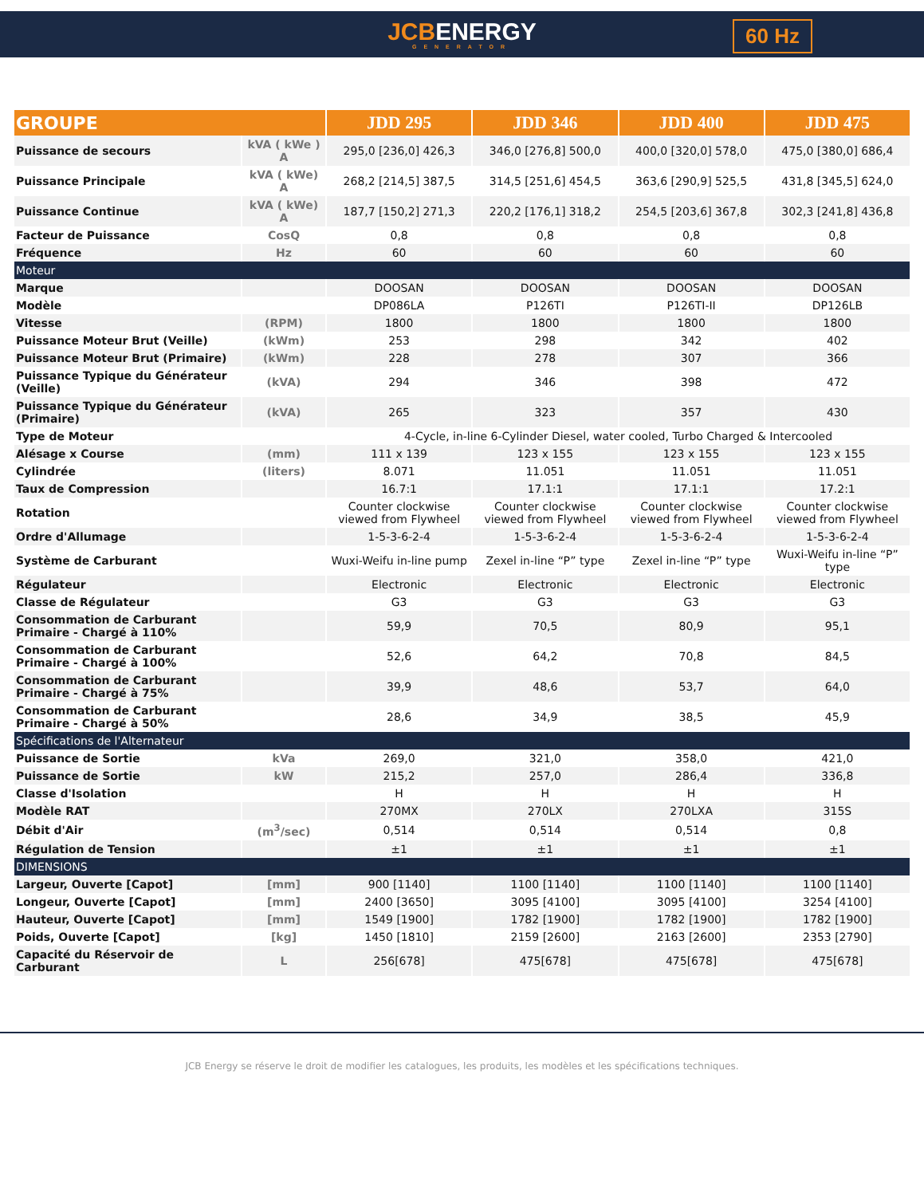JCBENERGY
GENERATOR
60 Hz
| GROUPE | | JDD 295 | JDD 346 | JDD 400 | JDD 475 |
| --- | --- | --- | --- | --- | --- |
| Puissance de secours | kVA ( kWe ) A | 295,0 [236,0] 426,3 | 346,0 [276,8] 500,0 | 400,0 [320,0] 578,0 | 475,0 [380,0] 686,4 |
| Puissance Principale | kVA ( kWe) A | 268,2 [214,5] 387,5 | 314,5 [251,6] 454,5 | 363,6 [290,9] 525,5 | 431,8 [345,5] 624,0 |
| Puissance Continue | kVA ( kWe) A | 187,7 [150,2] 271,3 | 220,2 [176,1] 318,2 | 254,5 [203,6] 367,8 | 302,3 [241,8] 436,8 |
| Facteur de Puissance | CosQ | 0,8 | 0,8 | 0,8 | 0,8 |
| Fréquence | Hz | 60 | 60 | 60 | 60 |
| Moteur | | | | | |
| Marque | | DOOSAN | DOOSAN | DOOSAN | DOOSAN |
| Modèle | | DP086LA | P126TI | P126TI-II | DP126LB |
| Vitesse | (RPM) | 1800 | 1800 | 1800 | 1800 |
| Puissance Moteur Brut (Veille) | (kWm) | 253 | 298 | 342 | 402 |
| Puissance Moteur Brut (Primaire) | (kWm) | 228 | 278 | 307 | 366 |
| Puissance Typique du Générateur (Veille) | (kVA) | 294 | 346 | 398 | 472 |
| Puissance Typique du Générateur (Primaire) | (kVA) | 265 | 323 | 357 | 430 |
| Type de Moteur | | 4-Cycle, in-line 6-Cylinder Diesel, water cooled, Turbo Charged & Intercooled | | | |
| Alésage x Course | (mm) | 111 x 139 | 123 x 155 | 123 x 155 | 123 x 155 |
| Cylindrée | (liters) | 8.071 | 11.051 | 11.051 | 11.051 |
| Taux de Compression | | 16.7:1 | 17.1:1 | 17.1:1 | 17.2:1 |
| Rotation | | Counter clockwise viewed from Flywheel | Counter clockwise viewed from Flywheel | Counter clockwise viewed from Flywheel | Counter clockwise viewed from Flywheel |
| Ordre d'Allumage | | 1-5-3-6-2-4 | 1-5-3-6-2-4 | 1-5-3-6-2-4 | 1-5-3-6-2-4 |
| Système de Carburant | | Wuxi-Weifu in-line pump | Zexel in-line “P” type | Zexel in-line “P” type | Wuxi-Weifu in-line “P” type |
| Régulateur | | Electronic | Electronic | Electronic | Electronic |
| Classe de Régulateur | | G3 | G3 | G3 | G3 |
| Consommation de Carburant Primaire - Chargé à 110% | | 59,9 | 70,5 | 80,9 | 95,1 |
| Consommation de Carburant Primaire - Chargé à 100% | | 52,6 | 64,2 | 70,8 | 84,5 |
| Consommation de Carburant Primaire - Chargé à 75% | | 39,9 | 48,6 | 53,7 | 64,0 |
| Consommation de Carburant Primaire - Chargé à 50% | | 28,6 | 34,9 | 38,5 | 45,9 |
| Spécifications de l'Alternateur | | | | | |
| Puissance de Sortie | kVa | 269,0 | 321,0 | 358,0 | 421,0 |
| Puissance de Sortie | kW | 215,2 | 257,0 | 286,4 | 336,8 |
| Classe d'Isolation | | H | H | H | H |
| Modèle RAT | | 270MX | 270LX | 270LXA | 315S |
| Débit d'Air | (m<sup>3</sup>/sec) | 0,514 | 0,514 | 0,514 | 0,8 |
| Régulation de Tension | | ±1 | ±1 | ±1 | ±1 |
| DIMENSIONS | | | | | |
| Largeur, Ouverte [Capot] | [mm] | 900 [1140] | 1100 [1140] | 1100 [1140] | 1100 [1140] |
| Longeur, Ouverte [Capot] | [mm] | 2400 [3650] | 3095 [4100] | 3095 [4100] | 3254 [4100] |
| Hauteur, Ouverte [Capot] | [mm] | 1549 [1900] | 1782 [1900] | 1782 [1900] | 1782 [1900] |
| Poids, Ouverte [Capot] | [kg] | 1450 [1810] | 2159 [2600] | 2163 [2600] | 2353 [2790] |
| Capacité du Réservoir de Carburant | L | 256[678] | 475[678] | 475[678] | 475[678] |
JCB Energy se réserve le droit de modifier les catalogues, les produits, les modèles et les spécifications techniques.